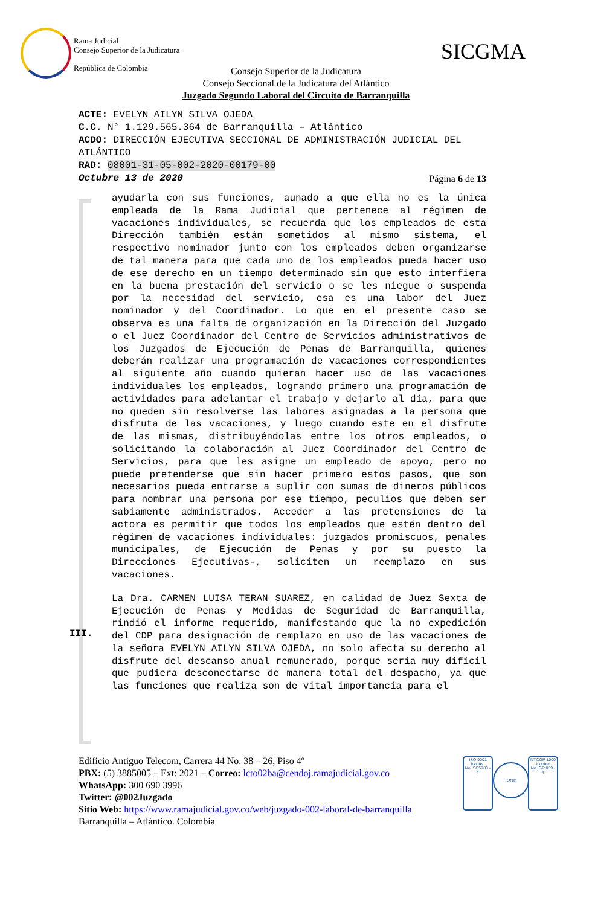Rama Judicial
Consejo Superior de la Judicatura
República de Colombia
SICGMA
Consejo Superior de la Judicatura
Consejo Seccional de la Judicatura del Atlántico
Juzgado Segundo Laboral del Circuito de Barranquilla
ACTE: EVELYN AILYN SILVA OJEDA
C.C. N° 1.129.565.364 de Barranquilla – Atlántico
ACDO: DIRECCIÓN EJECUTIVA SECCIONAL DE ADMINISTRACIÓN JUDICIAL DEL ATLÁNTICO
RAD: 08001-31-05-002-2020-00179-00
Octubre 13 de 2020 Página 6 de 13
ayudarla con sus funciones, aunado a que ella no es la única empleada de la Rama Judicial que pertenece al régimen de vacaciones individuales, se recuerda que los empleados de esta Dirección también están sometidos al mismo sistema, el respectivo nominador junto con los empleados deben organizarse de tal manera para que cada uno de los empleados pueda hacer uso de ese derecho en un tiempo determinado sin que esto interfiera en la buena prestación del servicio o se les niegue o suspenda por la necesidad del servicio, esa es una labor del Juez nominador y del Coordinador. Lo que en el presente caso se observa es una falta de organización en la Dirección del Juzgado o el Juez Coordinador del Centro de Servicios administrativos de los Juzgados de Ejecución de Penas de Barranquilla, quienes deberán realizar una programación de vacaciones correspondientes al siguiente año cuando quieran hacer uso de las vacaciones individuales los empleados, logrando primero una programación de actividades para adelantar el trabajo y dejarlo al día, para que no queden sin resolverse las labores asignadas a la persona que disfruta de las vacaciones, y luego cuando este en el disfrute de las mismas, distribuyéndolas entre los otros empleados, o solicitando la colaboración al Juez Coordinador del Centro de Servicios, para que les asigne un empleado de apoyo, pero no puede pretenderse que sin hacer primero estos pasos, que son necesarios pueda entrarse a suplir con sumas de dineros públicos para nombrar una persona por ese tiempo, peculios que deben ser sabiamente administrados. Acceder a las pretensiones de la actora es permitir que todos los empleados que estén dentro del régimen de vacaciones individuales: juzgados promiscuos, penales municipales, de Ejecución de Penas y por su puesto la Direcciones Ejecutivas-, soliciten un reemplazo en sus vacaciones.
La Dra. CARMEN LUISA TERAN SUAREZ, en calidad de Juez Sexta de Ejecución de Penas y Medidas de Seguridad de Barranquilla, rindió el informe requerido, manifestando que la no expedición del CDP para designación de remplazo en uso de las vacaciones de la señora EVELYN AILYN SILVA OJEDA, no solo afecta su derecho al disfrute del descanso anual remunerado, porque sería muy difícil que pudiera desconectarse de manera total del despacho, ya que las funciones que realiza son de vital importancia para el
III.
Edificio Antiguo Telecom, Carrera 44 No. 38 – 26, Piso 4º
PBX: (5) 3885005 – Ext: 2021 – Correo: lcto02ba@cendoj.ramajudicial.gov.co
WhatsApp: 300 690 3996
Twitter: @002Juzgado
Sitio Web: https://www.ramajudicial.gov.co/web/juzgado-002-laboral-de-barranquilla
Barranquilla – Atlántico. Colombia
ISO 9001
icontec
No. SC5780 - 4
IQNet
NTCGP 1000
icontec
No. GP 059 - 4